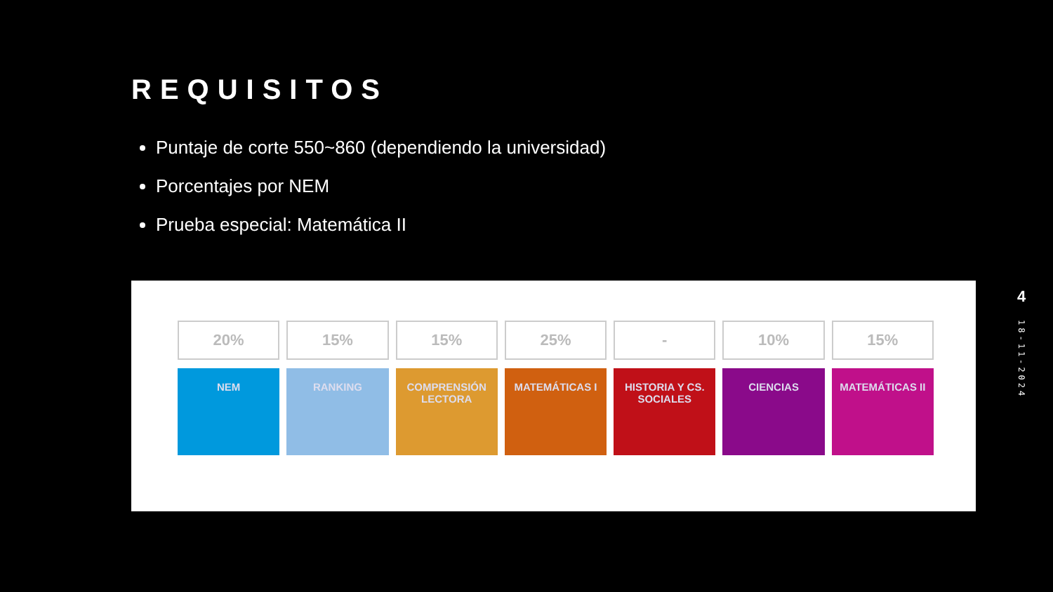REQUISITOS
Puntaje de corte 550~860 (dependiendo la universidad)
Porcentajes por NEM
Prueba especial: Matemática II
20%
NEM
15%
RANKING
15%
COMPRENSIÓN LECTORA
25%
MATEMÁTICAS I
-
HISTORIA Y CS. SOCIALES
10%
CIENCIAS
15%
MATEMÁTICAS II
4
18-11-2024